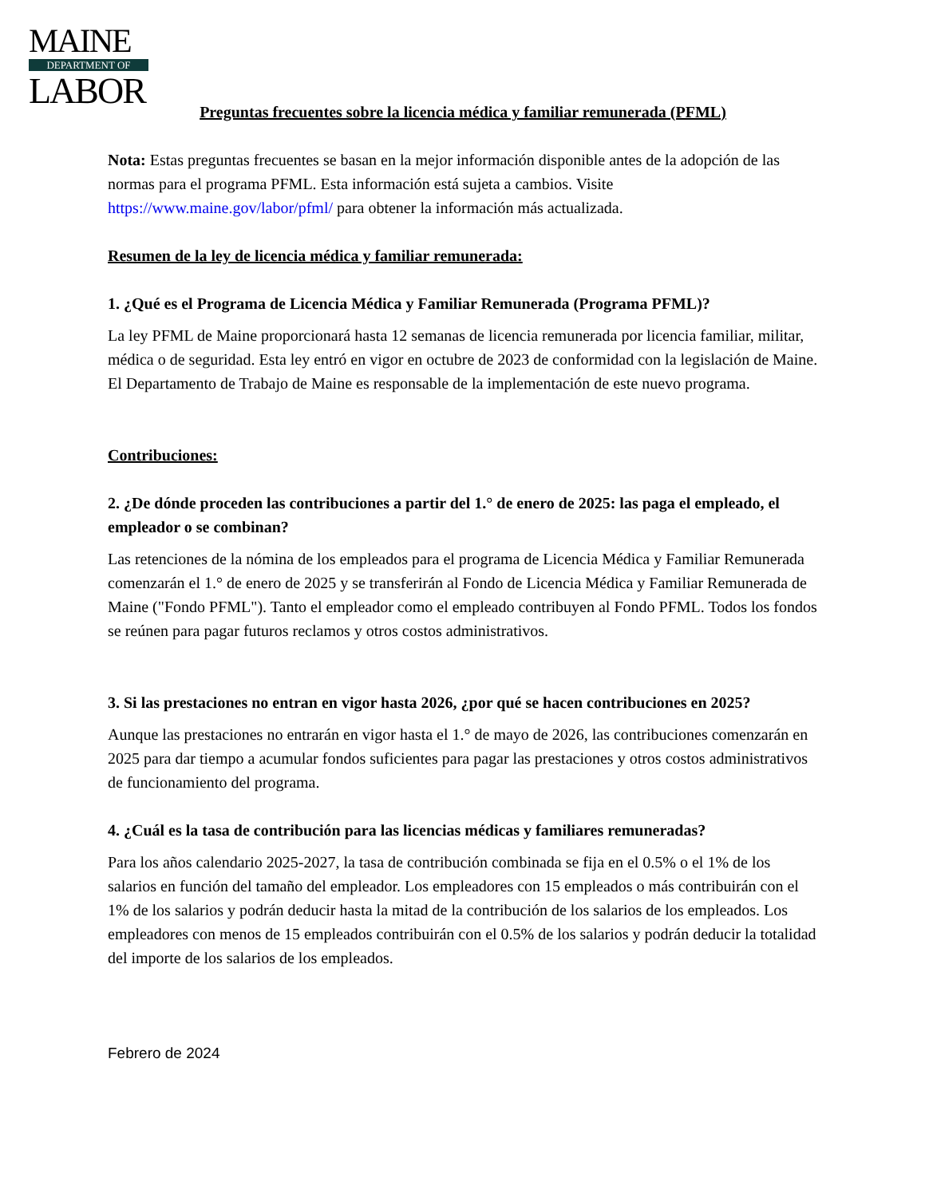MAINE
DEPARTMENT OF
LABOR
Preguntas frecuentes sobre la licencia médica y familiar remunerada (PFML)
Nota: Estas preguntas frecuentes se basan en la mejor información disponible antes de la adopción de las normas para el programa PFML. Esta información está sujeta a cambios. Visite https://www.maine.gov/labor/pfml/ para obtener la información más actualizada.
Resumen de la ley de licencia médica y familiar remunerada:
1. ¿Qué es el Programa de Licencia Médica y Familiar Remunerada (Programa PFML)?
La ley PFML de Maine proporcionará hasta 12 semanas de licencia remunerada por licencia familiar, militar, médica o de seguridad. Esta ley entró en vigor en octubre de 2023 de conformidad con la legislación de Maine. El Departamento de Trabajo de Maine es responsable de la implementación de este nuevo programa.
Contribuciones:
2. ¿De dónde proceden las contribuciones a partir del 1.° de enero de 2025: las paga el empleado, el empleador o se combinan?
Las retenciones de la nómina de los empleados para el programa de Licencia Médica y Familiar Remunerada comenzarán el 1.° de enero de 2025 y se transferirán al Fondo de Licencia Médica y Familiar Remunerada de Maine ("Fondo PFML"). Tanto el empleador como el empleado contribuyen al Fondo PFML. Todos los fondos se reúnen para pagar futuros reclamos y otros costos administrativos.
3. Si las prestaciones no entran en vigor hasta 2026, ¿por qué se hacen contribuciones en 2025?
Aunque las prestaciones no entrarán en vigor hasta el 1.° de mayo de 2026, las contribuciones comenzarán en 2025 para dar tiempo a acumular fondos suficientes para pagar las prestaciones y otros costos administrativos de funcionamiento del programa.
4. ¿Cuál es la tasa de contribución para las licencias médicas y familiares remuneradas?
Para los años calendario 2025-2027, la tasa de contribución combinada se fija en el 0.5% o el 1% de los salarios en función del tamaño del empleador. Los empleadores con 15 empleados o más contribuirán con el 1% de los salarios y podrán deducir hasta la mitad de la contribución de los salarios de los empleados. Los empleadores con menos de 15 empleados contribuirán con el 0.5% de los salarios y podrán deducir la totalidad del importe de los salarios de los empleados.
Febrero de 2024